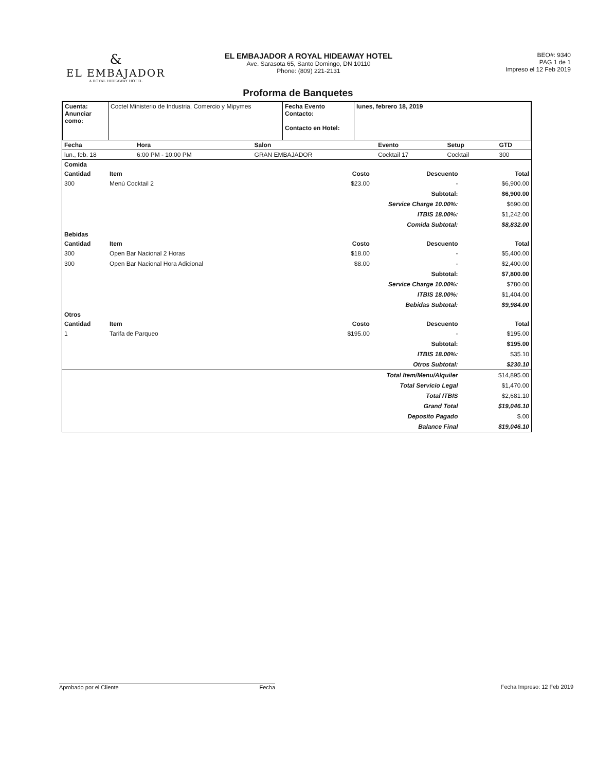&
EL EMBAJADOR
A ROYAL HIDEAWAY HOTEL
EL EMBAJADOR A ROYAL HIDEAWAY HOTEL
Ave. Sarasota 65, Santo Domingo, DN 10110
Phone: (809) 221-2131
BEO#: 9340
PAG 1 de 1
Impreso el 12 Feb 2019
Proforma de Banquetes
| Cuenta: Anunciar como: | Coctel Ministerio de Industria, Comercio y Mipymes | Fecha Evento Contacto: Contacto en Hotel: | lunes, febrero 18, 2019 |
| Fecha | Hora | Salon | Evento | Setup | GTD |
| --- | --- | --- | --- | --- | --- |
| lun., feb. 18 | 6:00 PM - 10:00 PM | GRAN EMBAJADOR | Cocktail 17 | Cocktail | 300 |
| Comida | | | | |
| --- | --- | --- | --- | --- |
| Cantidad | Item | Costo | Descuento | Total |
| 300 | Menú Cocktail 2 | $23.00 | - | $6,900.00 |
| | | Subtotal: | | $6,900.00 |
| | | Service Charge 10.00%: | | $690.00 |
| | | ITBIS 18.00%: | | $1,242.00 |
| | | Comida Subtotal: | | $8,832.00 |
| Bebidas | | | | |
| Cantidad | Item | Costo | Descuento | Total |
| 300 | Open Bar Nacional 2 Horas | $18.00 | - | $5,400.00 |
| 300 | Open Bar Nacional Hora Adicional | $8.00 | - | $2,400.00 |
| | | Subtotal: | | $7,800.00 |
| | | Service Charge 10.00%: | | $780.00 |
| | | ITBIS 18.00%: | | $1,404.00 |
| | | Bebidas Subtotal: | | $9,984.00 |
| Otros | | | | |
| Cantidad | Item | Costo | Descuento | Total |
| 1 | Tarifa de Parqueo | $195.00 | - | $195.00 |
| | | Subtotal: | | $195.00 |
| | | ITBIS 18.00%: | | $35.10 |
| | | Otros Subtotal: | | $230.10 |
| | | Total Item/Menu/Alquiler | | $14,895.00 |
| | | Total Servicio Legal | | $1,470.00 |
| | | Total ITBIS | | $2,681.10 |
| | | Grand Total | | $19,046.10 |
| | | Deposito Pagado | | $.00 |
| | | Balance Final | | $19,046.10 |
Aprobado por el Cliente Fecha Fecha Impreso: 12 Feb 2019